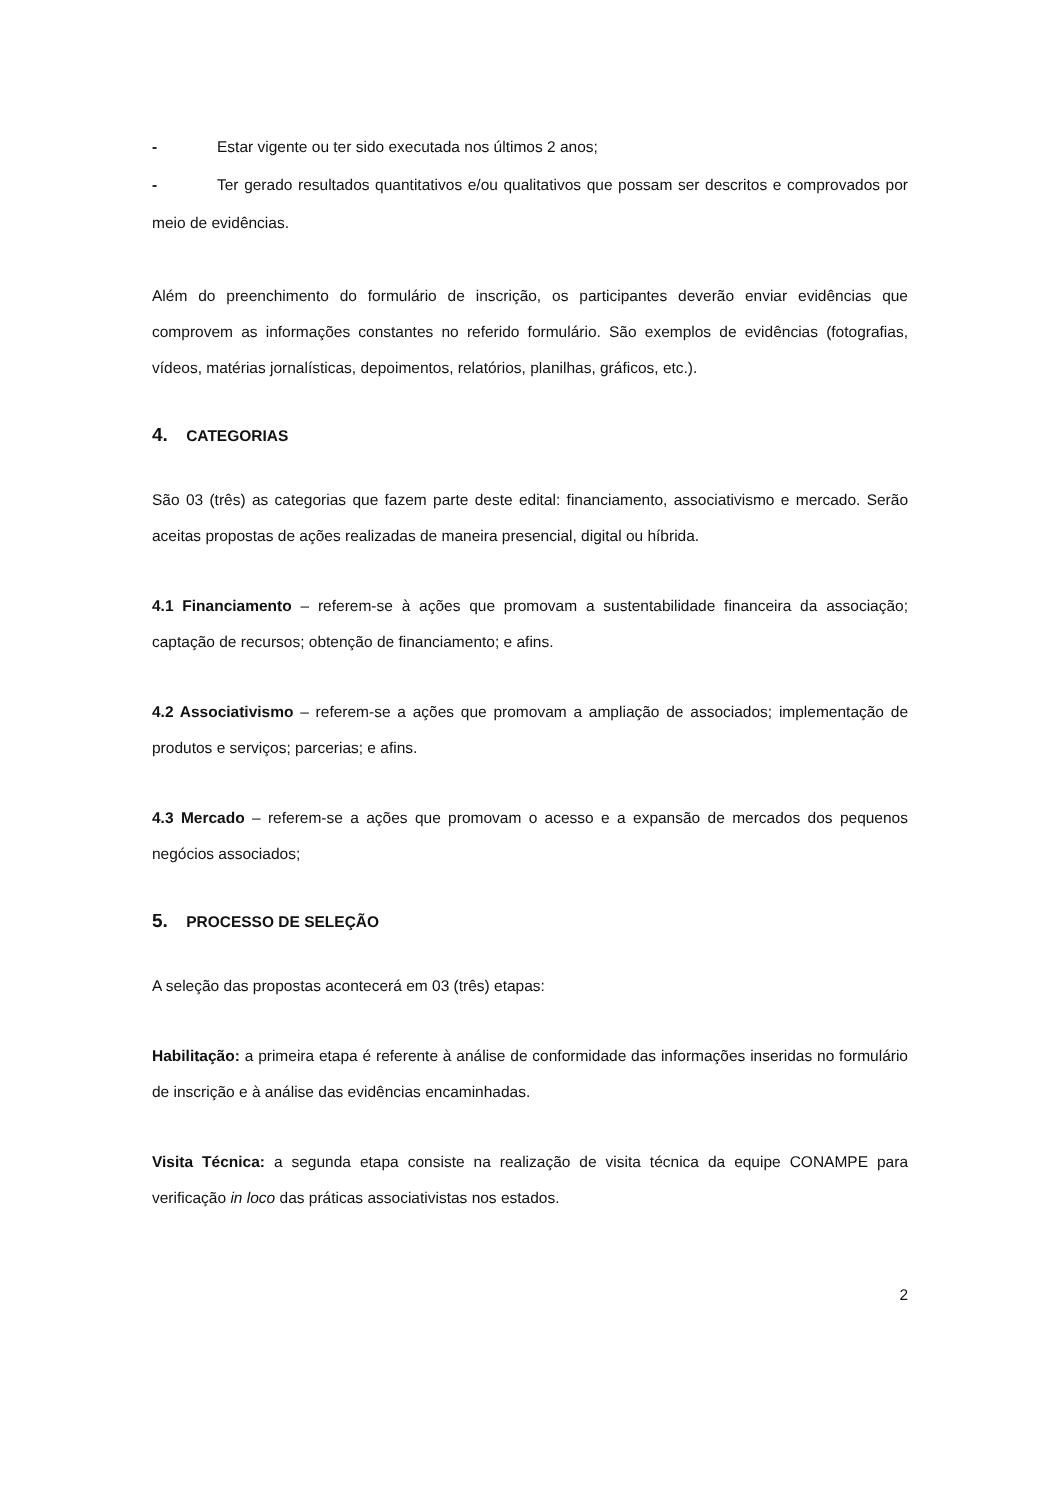- Estar vigente ou ter sido executada nos últimos 2 anos;
- Ter gerado resultados quantitativos e/ou qualitativos que possam ser descritos e comprovados por meio de evidências.
Além do preenchimento do formulário de inscrição, os participantes deverão enviar evidências que comprovem as informações constantes no referido formulário. São exemplos de evidências (fotografias, vídeos, matérias jornalísticas, depoimentos, relatórios, planilhas, gráficos, etc.).
4. CATEGORIAS
São 03 (três) as categorias que fazem parte deste edital: financiamento, associativismo e mercado. Serão aceitas propostas de ações realizadas de maneira presencial, digital ou híbrida.
4.1 Financiamento – referem-se à ações que promovam a sustentabilidade financeira da associação; captação de recursos; obtenção de financiamento; e afins.
4.2 Associativismo – referem-se a ações que promovam a ampliação de associados; implementação de produtos e serviços; parcerias; e afins.
4.3 Mercado – referem-se a ações que promovam o acesso e a expansão de mercados dos pequenos negócios associados;
5. PROCESSO DE SELEÇÃO
A seleção das propostas acontecerá em 03 (três) etapas:
Habilitação: a primeira etapa é referente à análise de conformidade das informações inseridas no formulário de inscrição e à análise das evidências encaminhadas.
Visita Técnica: a segunda etapa consiste na realização de visita técnica da equipe CONAMPE para verificação in loco das práticas associativistas nos estados.
2